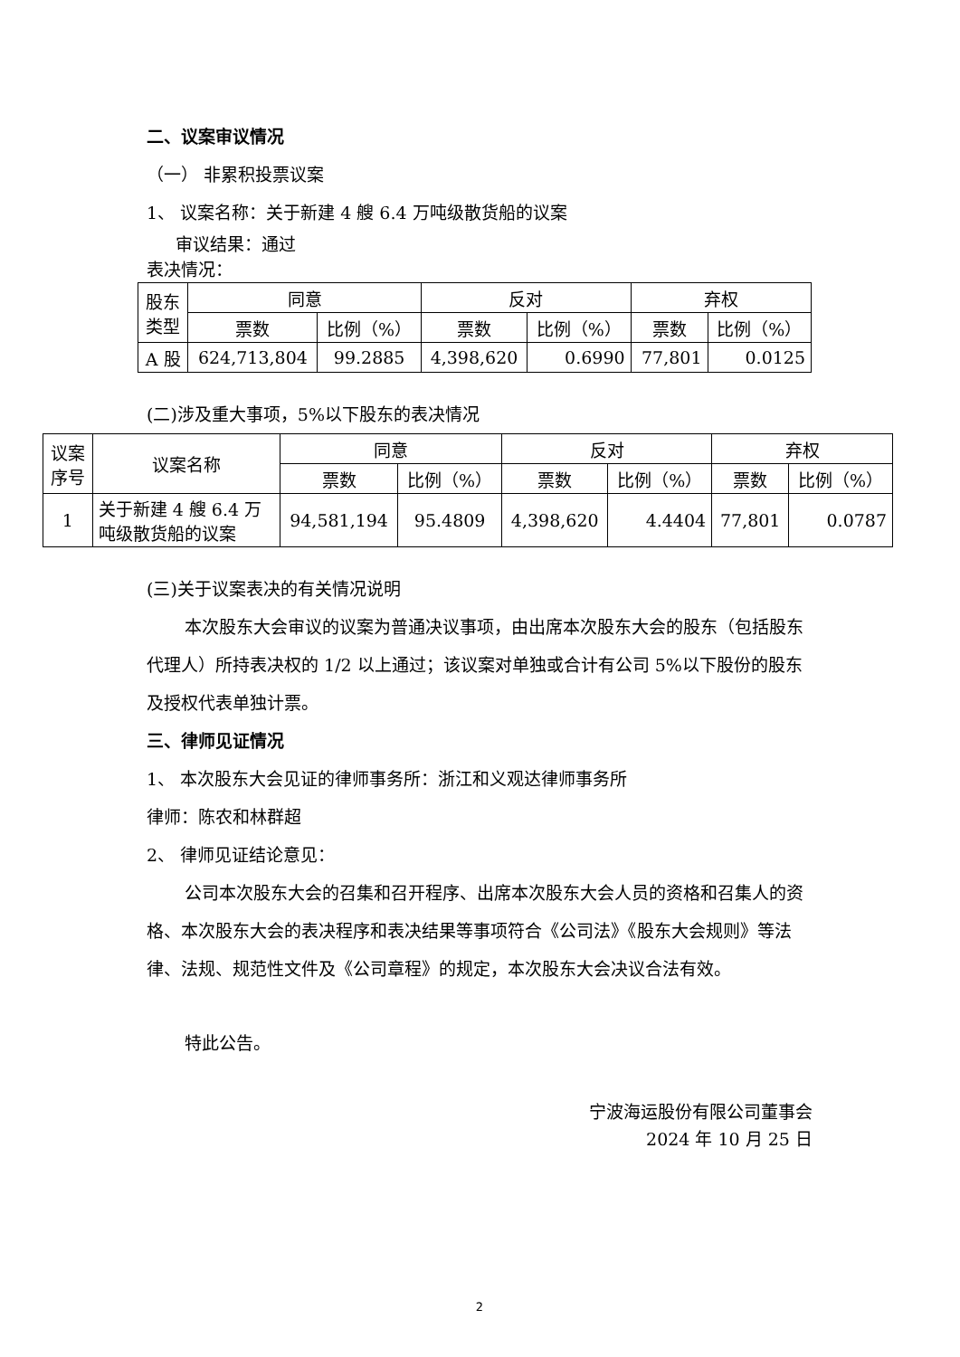二、议案审议情况
（一） 非累积投票议案
1、 议案名称：关于新建 4 艘 6.4 万吨级散货船的议案
审议结果：通过
表决情况：
| 股东 类型 | 同意 | | 反对 | | 弃权 | |
| --- | --- | --- | --- | --- | --- | --- |
| | 票数 | 比例（%） | 票数 | 比例（%） | 票数 | 比例（%） |
| A 股 | 624,713,804 | 99.2885 | 4,398,620 | 0.6990 | 77,801 | 0.0125 |
(二)涉及重大事项，5%以下股东的表决情况
| 议案 序号 | 议案名称 | 同意 | | 反对 | | 弃权 | |
| --- | --- | --- | --- | --- | --- | --- | --- |
| | | 票数 | 比例（%） | 票数 | 比例（%） | 票数 | 比例（%） |
| 1 | 关于新建 4 艘 6.4 万 吨级散货船的议案 | 94,581,194 | 95.4809 | 4,398,620 | 4.4404 | 77,801 | 0.0787 |
(三)关于议案表决的有关情况说明
本次股东大会审议的议案为普通决议事项，由出席本次股东大会的股东（包括股东代理人）所持表决权的 1/2 以上通过；该议案对单独或合计有公司 5%以下股份的股东及授权代表单独计票。
三、律师见证情况
1、 本次股东大会见证的律师事务所：浙江和义观达律师事务所
律师：陈农和林群超
2、 律师见证结论意见：
公司本次股东大会的召集和召开程序、出席本次股东大会人员的资格和召集人的资格、本次股东大会的表决程序和表决结果等事项符合《公司法》《股东大会规则》等法律、法规、规范性文件及《公司章程》的规定，本次股东大会决议合法有效。
特此公告。
宁波海运股份有限公司董事会
2024 年 10 月 25 日
2